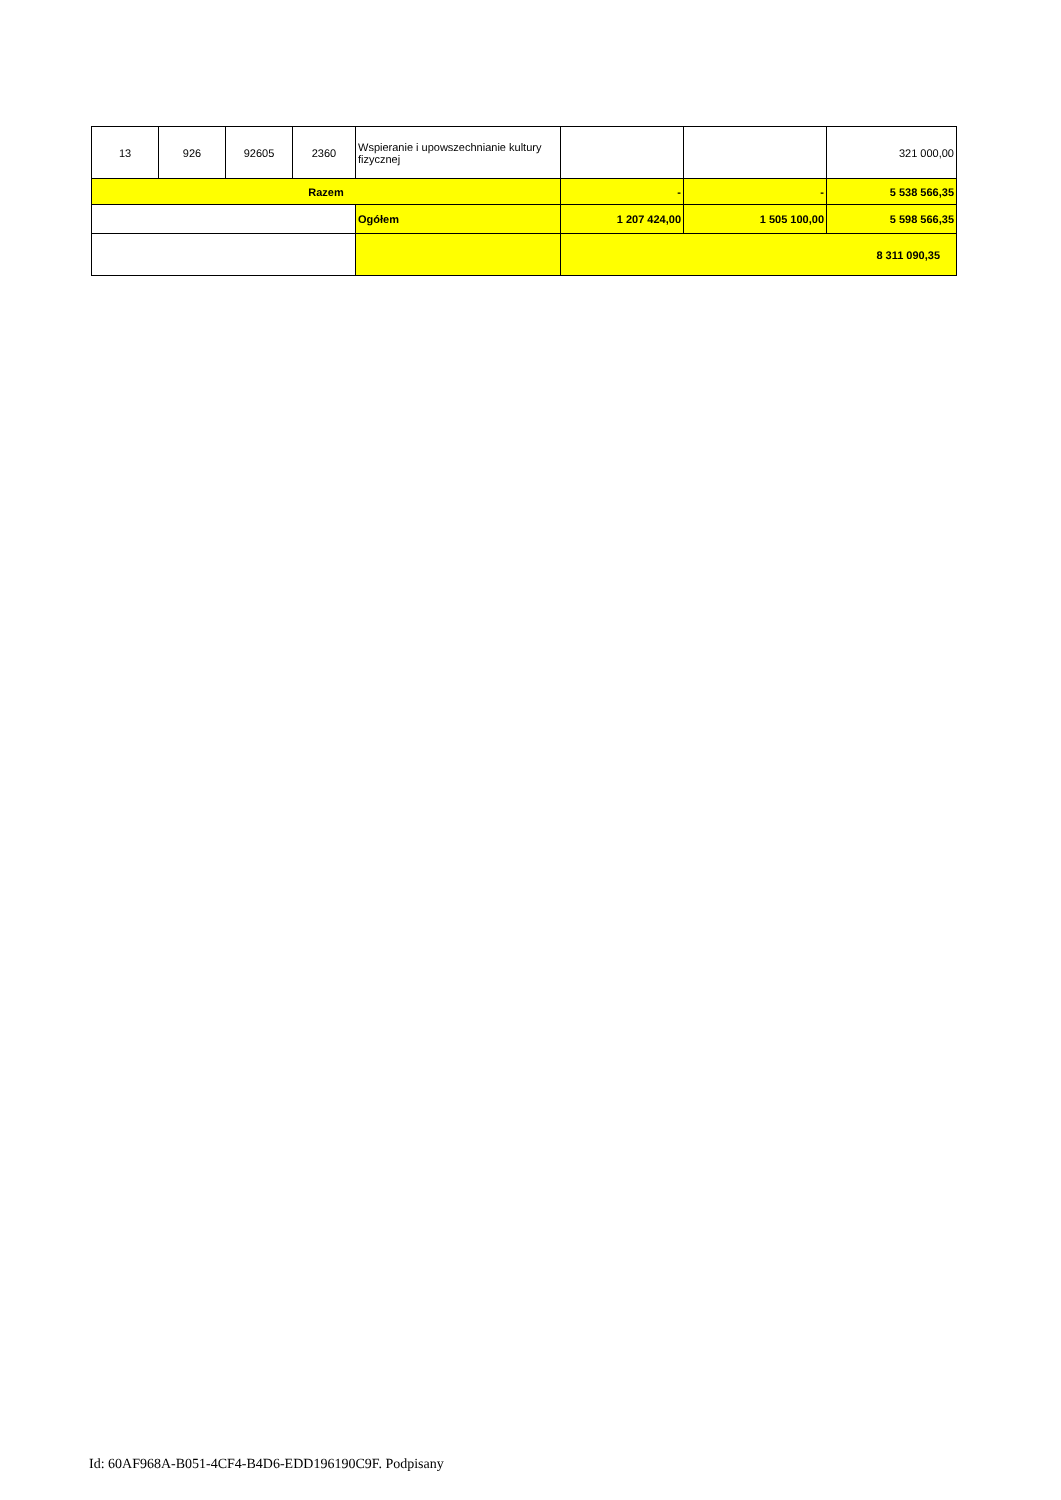| 13 | 926 | 92605 | 2360 | Wspieranie i upowszechnianie kultury fizycznej | | | 321 000,00 |
| Razem | | | | | - | - | 5 538 566,35 |
| | | | | Ogółem | 1 207 424,00 | 1 505 100,00 | 5 598 566,35 |
| | | | | | 8 311 090,35 | | |
Id: 60AF968A-B051-4CF4-B4D6-EDD196190C9F. Podpisany